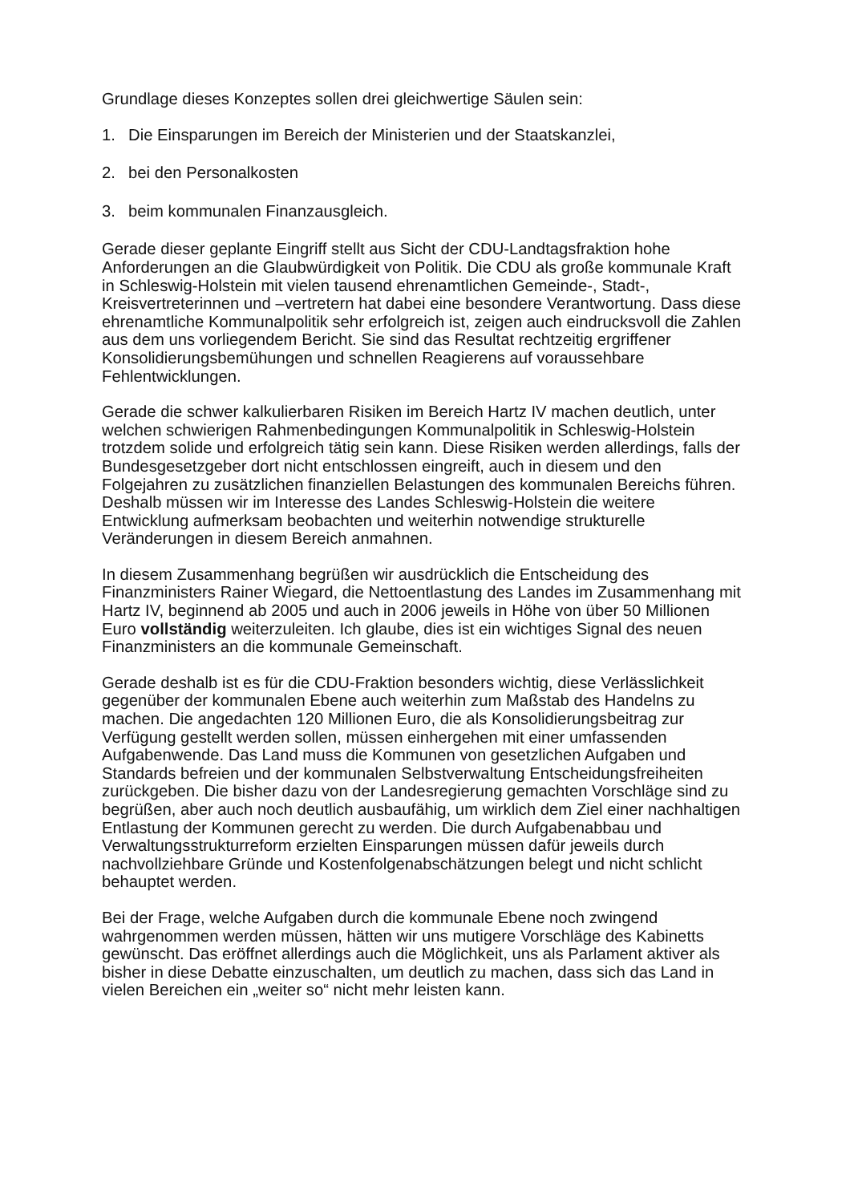Grundlage dieses Konzeptes sollen drei gleichwertige Säulen sein:
1. Die Einsparungen im Bereich der Ministerien und der Staatskanzlei,
2. bei den Personalkosten
3. beim kommunalen Finanzausgleich.
Gerade dieser geplante Eingriff stellt aus Sicht der CDU-Landtagsfraktion hohe Anforderungen an die Glaubwürdigkeit von Politik. Die CDU als große kommunale Kraft in Schleswig-Holstein mit vielen tausend ehrenamtlichen Gemeinde-, Stadt-, Kreisvertreterinnen und –vertretern hat dabei eine besondere Verantwortung. Dass diese ehrenamtliche Kommunalpolitik sehr erfolgreich ist, zeigen auch eindrucksvoll die Zahlen aus dem uns vorliegendem Bericht. Sie sind das Resultat rechtzeitig ergriffener Konsolidierungsbemühungen und schnellen Reagierens auf voraussehbare Fehlentwicklungen.
Gerade die schwer kalkulierbaren Risiken im Bereich Hartz IV machen deutlich, unter welchen schwierigen Rahmenbedingungen Kommunalpolitik in Schleswig-Holstein trotzdem solide und erfolgreich tätig sein kann. Diese Risiken werden allerdings, falls der Bundesgesetzgeber dort nicht entschlossen eingreift, auch in diesem und den Folgejahren zu zusätzlichen finanziellen Belastungen des kommunalen Bereichs führen. Deshalb müssen wir im Interesse des Landes Schleswig-Holstein die weitere Entwicklung aufmerksam beobachten und weiterhin notwendige strukturelle Veränderungen in diesem Bereich anmahnen.
In diesem Zusammenhang begrüßen wir ausdrücklich die Entscheidung des Finanzministers Rainer Wiegard, die Nettoentlastung des Landes im Zusammenhang mit Hartz IV, beginnend ab 2005 und auch in 2006 jeweils in Höhe von über 50 Millionen Euro vollständig weiterzuleiten. Ich glaube, dies ist ein wichtiges Signal des neuen Finanzministers an die kommunale Gemeinschaft.
Gerade deshalb ist es für die CDU-Fraktion besonders wichtig, diese Verlässlichkeit gegenüber der kommunalen Ebene auch weiterhin zum Maßstab des Handelns zu machen. Die angedachten 120 Millionen Euro, die als Konsolidierungsbeitrag zur Verfügung gestellt werden sollen, müssen einhergehen mit einer umfassenden Aufgabenwende. Das Land muss die Kommunen von gesetzlichen Aufgaben und Standards befreien und der kommunalen Selbstverwaltung Entscheidungsfreiheiten zurückgeben. Die bisher dazu von der Landesregierung gemachten Vorschläge sind zu begrüßen, aber auch noch deutlich ausbaufähig, um wirklich dem Ziel einer nachhaltigen Entlastung der Kommunen gerecht zu werden. Die durch Aufgabenabbau und Verwaltungsstrukturreform erzielten Einsparungen müssen dafür jeweils durch nachvollziehbare Gründe und Kostenfolgenabschätzungen belegt und nicht schlicht behauptet werden.
Bei der Frage, welche Aufgaben durch die kommunale Ebene noch zwingend wahrgenommen werden müssen, hätten wir uns mutigere Vorschläge des Kabinetts gewünscht. Das eröffnet allerdings auch die Möglichkeit, uns als Parlament aktiver als bisher in diese Debatte einzuschalten, um deutlich zu machen, dass sich das Land in vielen Bereichen ein „weiter so“ nicht mehr leisten kann.